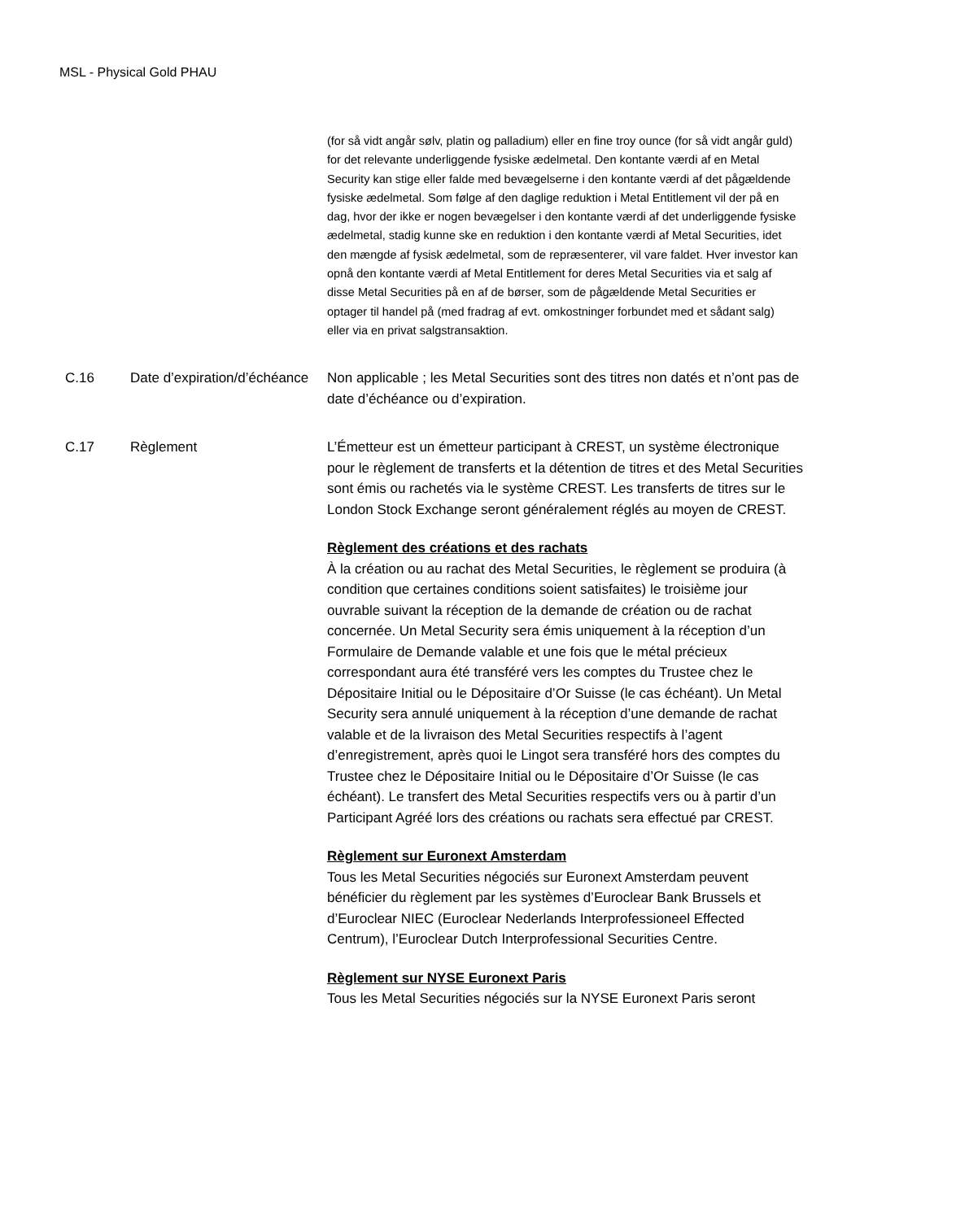MSL - Physical Gold PHAU
(for så vidt angår sølv, platin og palladium) eller en fine troy ounce (for så vidt angår guld) for det relevante underliggende fysiske ædelmetal. Den kontante værdi af en Metal Security kan stige eller falde med bevægelserne i den kontante værdi af det pågældende fysiske ædelmetal. Som følge af den daglige reduktion i Metal Entitlement vil der på en dag, hvor der ikke er nogen bevægelser i den kontante værdi af det underliggende fysiske ædelmetal, stadig kunne ske en reduktion i den kontante værdi af Metal Securities, idet den mængde af fysisk ædelmetal, som de repræsenterer, vil vare faldet. Hver investor kan opnå den kontante værdi af Metal Entitlement for deres Metal Securities via et salg af disse Metal Securities på en af de børser, som de pågældende Metal Securities er optager til handel på (med fradrag af evt. omkostninger forbundet med et sådant salg) eller via en privat salgstransaktion.
C.16 Date d’expiration/d’échéance
Non applicable ; les Metal Securities sont des titres non datés et n’ont pas de date d’échéance ou d’expiration.
C.17 Règlement L’Émetteur est un émetteur participant à CREST, un système électronique pour le règlement de transferts et la détention de titres et des Metal Securities sont émis ou rachetés via le système CREST. Les transferts de titres sur le London Stock Exchange seront généralement réglés au moyen de CREST.
Règlement des créations et des rachats
À la création ou au rachat des Metal Securities, le règlement se produira (à condition que certaines conditions soient satisfaites) le troisième jour ouvrable suivant la réception de la demande de création ou de rachat concernée. Un Metal Security sera émis uniquement à la réception d’un Formulaire de Demande valable et une fois que le métal précieux correspondant aura été transféré vers les comptes du Trustee chez le Dépositaire Initial ou le Dépositaire d’Or Suisse (le cas échéant). Un Metal Security sera annulé uniquement à la réception d’une demande de rachat valable et de la livraison des Metal Securities respectifs à l’agent d’enregistrement, après quoi le Lingot sera transféré hors des comptes du Trustee chez le Dépositaire Initial ou le Dépositaire d’Or Suisse (le cas échéant). Le transfert des Metal Securities respectifs vers ou à partir d’un Participant Agréé lors des créations ou rachats sera effectué par CREST.
Règlement sur Euronext Amsterdam
Tous les Metal Securities négociés sur Euronext Amsterdam peuvent bénéficier du règlement par les systèmes d’Euroclear Bank Brussels et d’Euroclear NIEC (Euroclear Nederlands Interprofessioneel Effected Centrum), l’Euroclear Dutch Interprofessional Securities Centre.
Règlement sur NYSE Euronext Paris
Tous les Metal Securities négociés sur la NYSE Euronext Paris seront